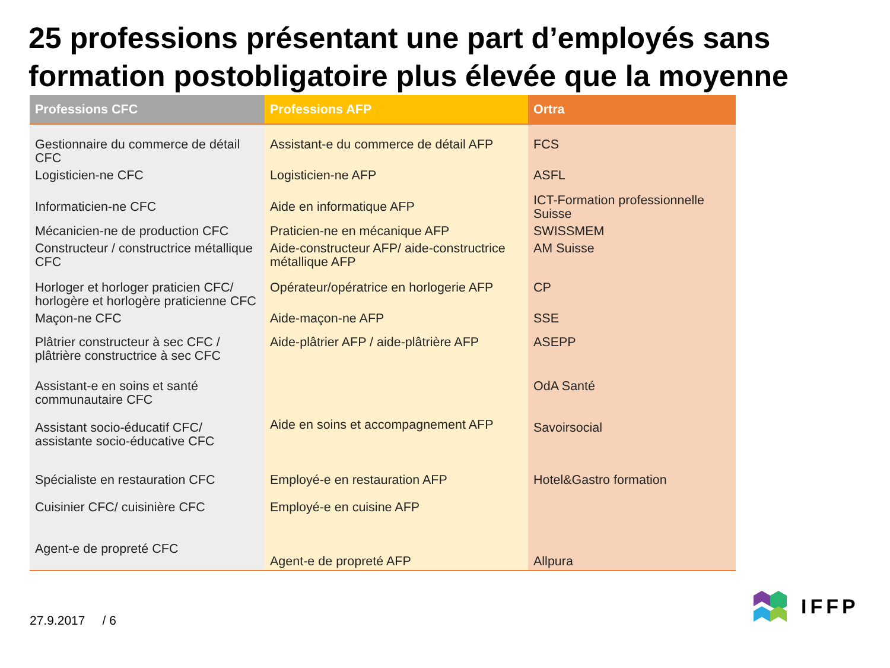25 professions présentant une part d’employés sans formation postobligatoire plus élevée que la moyenne
| Professions CFC | Professions AFP | Ortra |
| --- | --- | --- |
| Gestionnaire du commerce de détail CFC | Assistant-e du commerce de détail AFP | FCS |
| Logisticien-ne CFC | Logisticien-ne AFP | ASFL |
| Informaticien-ne CFC | Aide en informatique AFP | ICT-Formation professionnelle Suisse |
| Mécanicien-ne de production CFC | Praticien-ne en mécanique AFP | SWISSMEM |
| Constructeur / constructrice métallique CFC | Aide-constructeur AFP/ aide-constructrice métallique AFP | AM Suisse |
| Horloger et horloger praticien CFC/ horlogère et horlogère praticienne CFC | Opérateur/opératrice en horlogerie AFP | CP |
| Maçon-ne CFC | Aide-maçon-ne AFP | SSE |
| Plâtrier constructeur à sec CFC / plâtrière constructrice à sec CFC | Aide-plâtrier AFP / aide-plâtrière AFP | ASEPP |
| Assistant-e en soins et santé communautaire CFC | Aide en soins et accompagnement AFP | OdA Santé |
| Assistant socio-éducatif CFC/ assistante socio-éducative CFC | | Savoirsocial |
| Spécialiste en restauration CFC | Employé-e en restauration AFP | Hotel&Gastro formation |
| Cuisinier CFC/ cuisinière CFC | Employé-e en cuisine AFP | |
| Agent-e de propreté CFC | Agent-e de propreté AFP | Allpura |
27.9.2017 / 6
IFFP